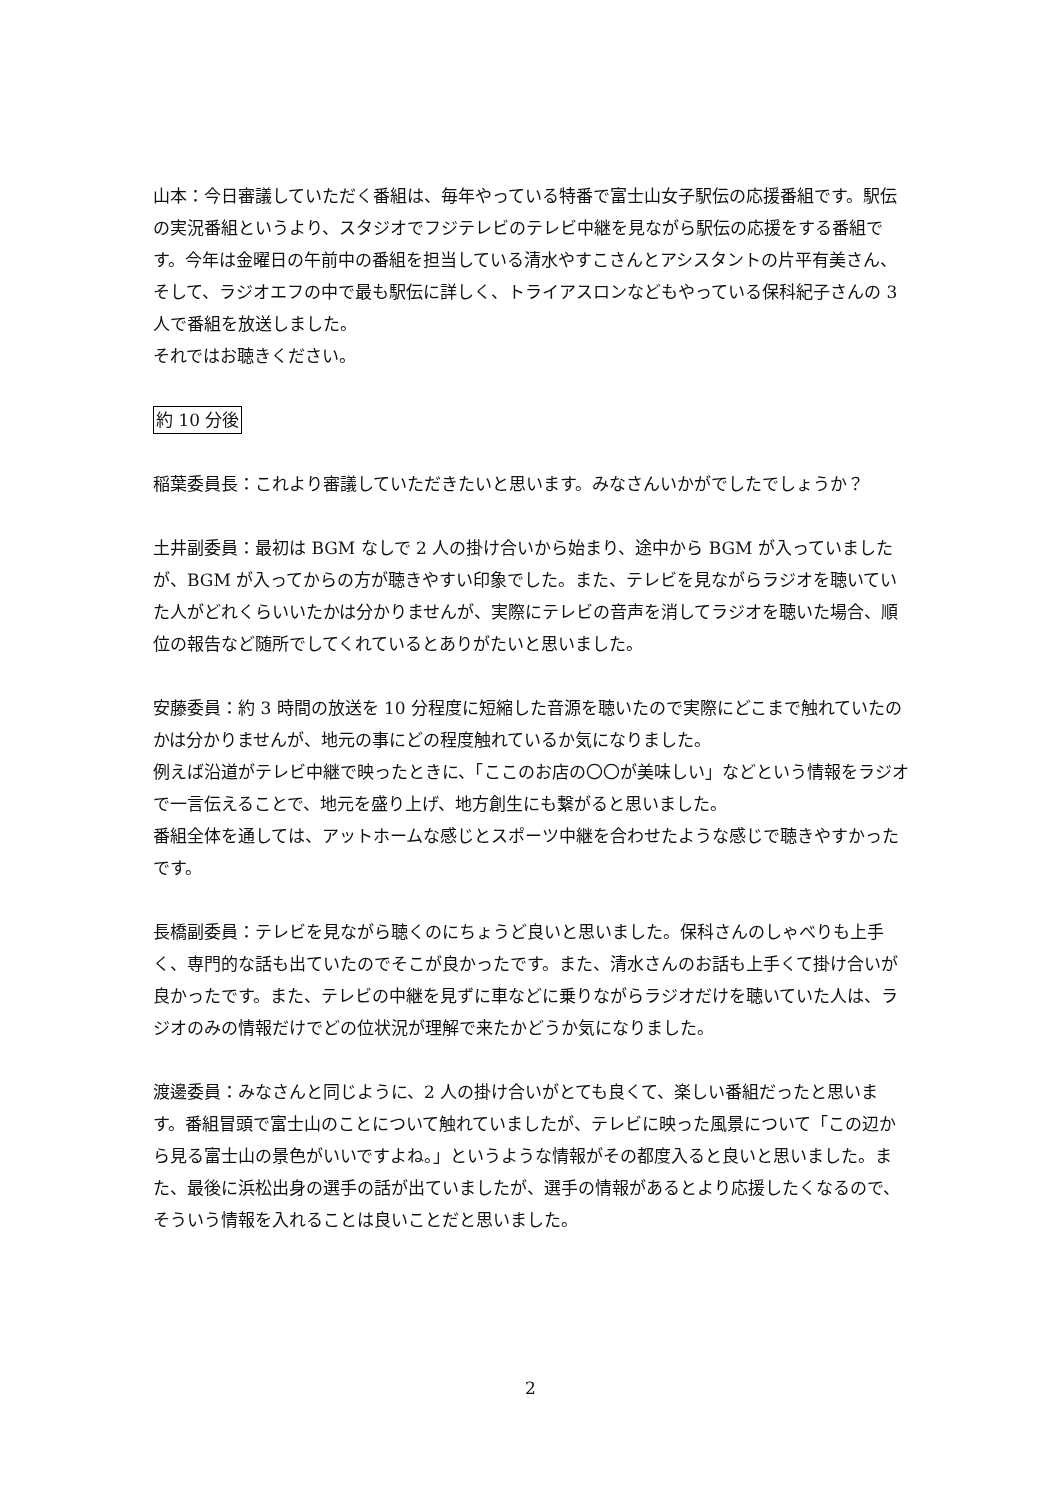山本：今日審議していただく番組は、毎年やっている特番で富士山女子駅伝の応援番組です。駅伝の実況番組というより、スタジオでフジテレビのテレビ中継を見ながら駅伝の応援をする番組です。今年は金曜日の午前中の番組を担当している清水やすこさんとアシスタントの片平有美さん、そして、ラジオエフの中で最も駅伝に詳しく、トライアスロンなどもやっている保科紀子さんの 3 人で番組を放送しました。
それではお聴きください。
約 10 分後
稲葉委員長：これより審議していただきたいと思います。みなさんいかがでしたでしょうか？
土井副委員：最初は BGM なしで 2 人の掛け合いから始まり、途中から BGM が入っていましたが、BGM が入ってからの方が聴きやすい印象でした。また、テレビを見ながらラジオを聴いていた人がどれくらいいたかは分かりませんが、実際にテレビの音声を消してラジオを聴いた場合、順位の報告など随所でしてくれているとありがたいと思いました。
安藤委員：約 3 時間の放送を 10 分程度に短縮した音源を聴いたので実際にどこまで触れていたのかは分かりませんが、地元の事にどの程度触れているか気になりました。
例えば沿道がテレビ中継で映ったときに、「ここのお店の〇〇が美味しい」などという情報をラジオで一言伝えることで、地元を盛り上げ、地方創生にも繋がると思いました。
番組全体を通しては、アットホームな感じとスポーツ中継を合わせたような感じで聴きやすかったです。
長橋副委員：テレビを見ながら聴くのにちょうど良いと思いました。保科さんのしゃべりも上手く、専門的な話も出ていたのでそこが良かったです。また、清水さんのお話も上手くて掛け合いが良かったです。また、テレビの中継を見ずに車などに乗りながらラジオだけを聴いていた人は、ラジオのみの情報だけでどの位状況が理解で来たかどうか気になりました。
渡邊委員：みなさんと同じように、2 人の掛け合いがとても良くて、楽しい番組だったと思います。番組冒頭で富士山のことについて触れていましたが、テレビに映った風景について「この辺から見る富士山の景色がいいですよね。」というような情報がその都度入ると良いと思いました。また、最後に浜松出身の選手の話が出ていましたが、選手の情報があるとより応援したくなるので、そういう情報を入れることは良いことだと思いました。
2